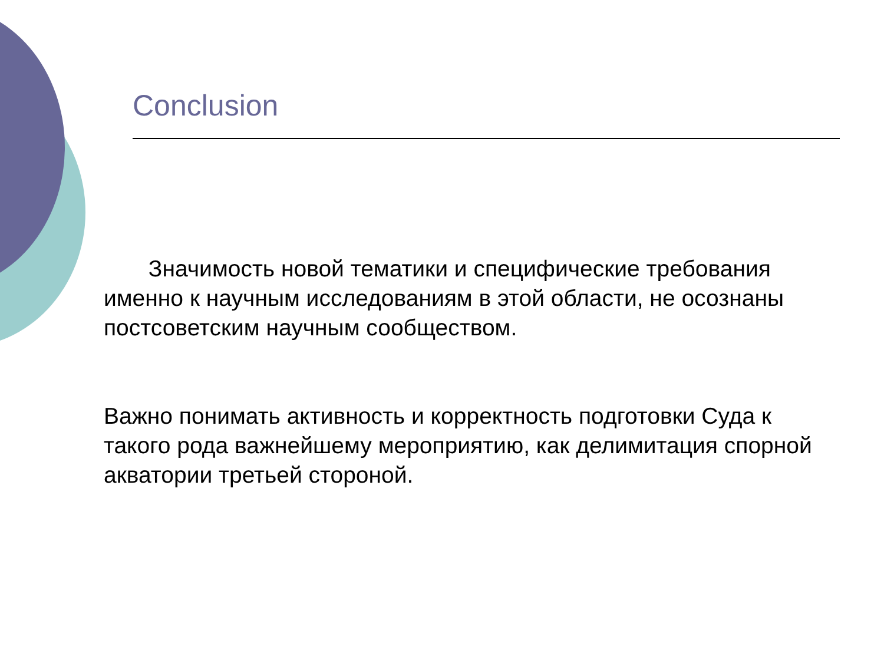Conclusion
Значимость новой тематики и специфические требования именно к научным исследованиям в этой области, не осознаны постсоветским научным сообществом.
Важно понимать активность и корректность подготовки Суда к такого рода важнейшему мероприятию, как делимитация спорной акватории третьей стороной.